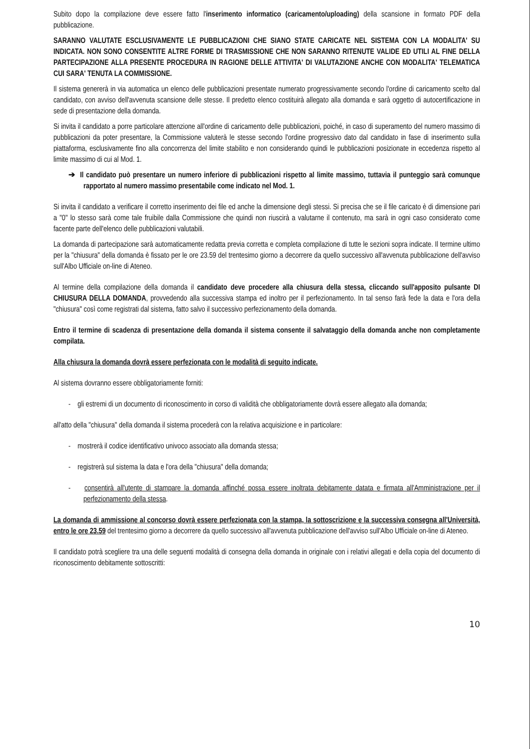Subito dopo la compilazione deve essere fatto l'inserimento informatico (caricamento/uploading) della scansione in formato PDF della pubblicazione.
SARANNO VALUTATE ESCLUSIVAMENTE LE PUBBLICAZIONI CHE SIANO STATE CARICATE NEL SISTEMA CON LA MODALITA' SU INDICATA. NON SONO CONSENTITE ALTRE FORME DI TRASMISSIONE CHE NON SARANNO RITENUTE VALIDE ED UTILI AL FINE DELLA PARTECIPAZIONE ALLA PRESENTE PROCEDURA IN RAGIONE DELLE ATTIVITA' DI VALUTAZIONE ANCHE CON MODALITA' TELEMATICA CUI SARA' TENUTA LA COMMISSIONE.
Il sistema genererà in via automatica un elenco delle pubblicazioni presentate numerato progressivamente secondo l'ordine di caricamento scelto dal candidato, con avviso dell'avvenuta scansione delle stesse. Il predetto elenco costituirà allegato alla domanda e sarà oggetto di autocertificazione in sede di presentazione della domanda.
Si invita il candidato a porre particolare attenzione all'ordine di caricamento delle pubblicazioni, poiché, in caso di superamento del numero massimo di pubblicazioni da poter presentare, la Commissione valuterà le stesse secondo l'ordine progressivo dato dal candidato in fase di inserimento sulla piattaforma, esclusivamente fino alla concorrenza del limite stabilito e non considerando quindi le pubblicazioni posizionate in eccedenza rispetto al limite massimo di cui al Mod. 1.
➔ Il candidato può presentare un numero inferiore di pubblicazioni rispetto al limite massimo, tuttavia il punteggio sarà comunque rapportato al numero massimo presentabile come indicato nel Mod. 1.
Si invita il candidato a verificare il corretto inserimento dei file ed anche la dimensione degli stessi. Si precisa che se il file caricato è di dimensione pari a "0" lo stesso sarà come tale fruibile dalla Commissione che quindi non riuscirà a valutarne il contenuto, ma sarà in ogni caso considerato come facente parte dell'elenco delle pubblicazioni valutabili.
La domanda di partecipazione sarà automaticamente redatta previa corretta e completa compilazione di tutte le sezioni sopra indicate. Il termine ultimo per la "chiusura" della domanda è fissato per le ore 23.59 del trentesimo giorno a decorrere da quello successivo all'avvenuta pubblicazione dell'avviso sull'Albo Ufficiale on-line di Ateneo.
Al termine della compilazione della domanda il candidato deve procedere alla chiusura della stessa, cliccando sull'apposito pulsante DI CHIUSURA DELLA DOMANDA, provvedendo alla successiva stampa ed inoltro per il perfezionamento. In tal senso farà fede la data e l'ora della "chiusura" così come registrati dal sistema, fatto salvo il successivo perfezionamento della domanda.
Entro il termine di scadenza di presentazione della domanda il sistema consente il salvataggio della domanda anche non completamente compilata.
Alla chiusura la domanda dovrà essere perfezionata con le modalità di seguito indicate.
Al sistema dovranno essere obbligatoriamente forniti:
- gli estremi di un documento di riconoscimento in corso di validità che obbligatoriamente dovrà essere allegato alla domanda;
all'atto della "chiusura" della domanda il sistema procederà con la relativa acquisizione e in particolare:
- mostrerà il codice identificativo univoco associato alla domanda stessa;
- registrerà sul sistema la data e l'ora della "chiusura" della domanda;
- consentirà all'utente di stampare la domanda affinché possa essere inoltrata debitamente datata e firmata all'Amministrazione per il perfezionamento della stessa.
La domanda di ammissione al concorso dovrà essere perfezionata con la stampa, la sottoscrizione e la successiva consegna all'Università, entro le ore 23.59 del trentesimo giorno a decorrere da quello successivo all'avvenuta pubblicazione dell'avviso sull'Albo Ufficiale on-line di Ateneo.
Il candidato potrà scegliere tra una delle seguenti modalità di consegna della domanda in originale con i relativi allegati e della copia del documento di riconoscimento debitamente sottoscritti:
10